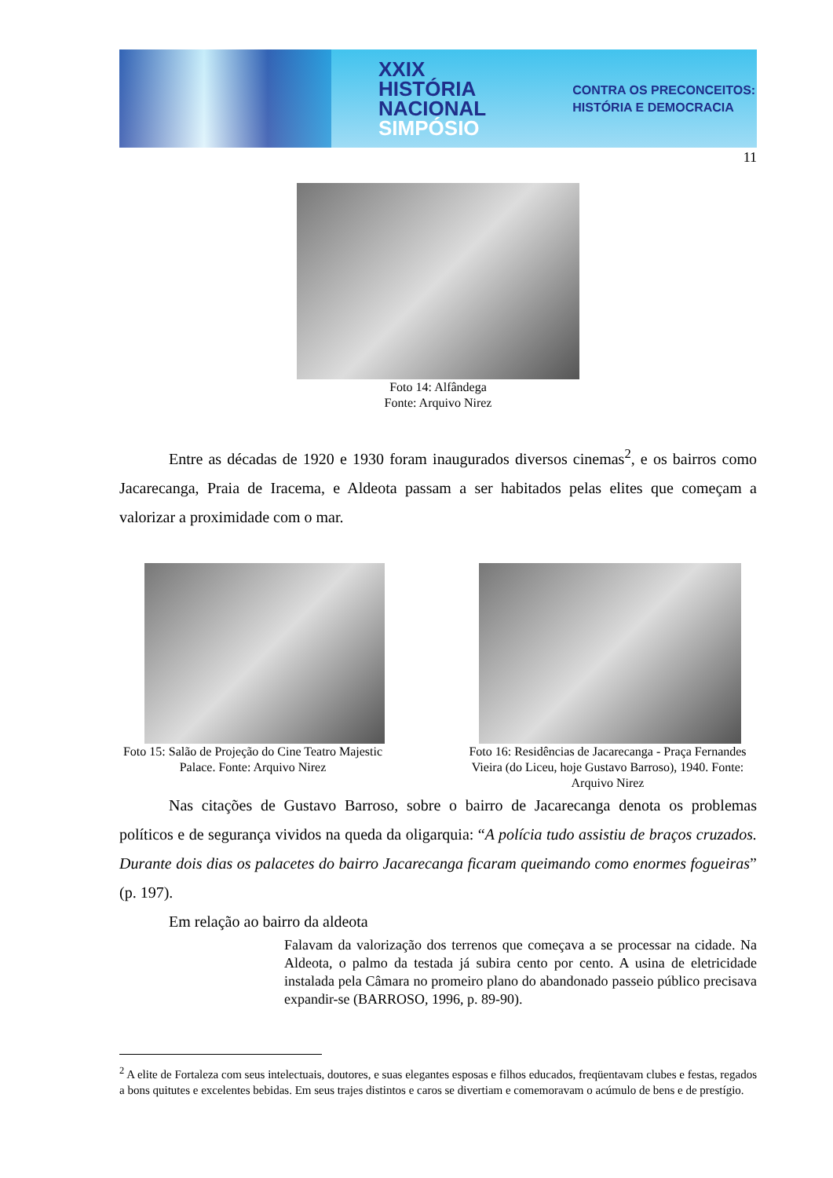XXIX
HISTÓRIA
NACIONAL
SIMPÓSIO
CONTRA OS PRECONCEITOS:
HISTÓRIA E DEMOCRACIA
11
Foto 14: Alfândega
Fonte: Arquivo Nirez
Entre as décadas de 1920 e 1930 foram inaugurados diversos cinemas<sup>2</sup>, e os bairros como Jacarecanga, Praia de Iracema, e Aldeota passam a ser habitados pelas elites que começam a valorizar a proximidade com o mar.
Foto 15: Salão de Projeção do Cine Teatro Majestic Palace. Fonte: Arquivo Nirez
Foto 16: Residências de Jacarecanga - Praça Fernandes Vieira (do Liceu, hoje Gustavo Barroso), 1940. Fonte: Arquivo Nirez
Nas citações de Gustavo Barroso, sobre o bairro de Jacarecanga denota os problemas políticos e de segurança vividos na queda da oligarquia: “A polícia tudo assistiu de braços cruzados. Durante dois dias os palacetes do bairro Jacarecanga ficaram queimando como enormes fogueiras” (p. 197).
Em relação ao bairro da aldeota
Falavam da valorização dos terrenos que começava a se processar na cidade. Na Aldeota, o palmo da testada já subira cento por cento. A usina de eletricidade instalada pela Câmara no promeiro plano do abandonado passeio público precisava expandir-se (BARROSO, 1996, p. 89-90).
<sup>2</sup> A elite de Fortaleza com seus intelectuais, doutores, e suas elegantes esposas e filhos educados, freqüentavam clubes e festas, regados a bons quitutes e excelentes bebidas. Em seus trajes distintos e caros se divertiam e comemoravam o acúmulo de bens e de prestígio.